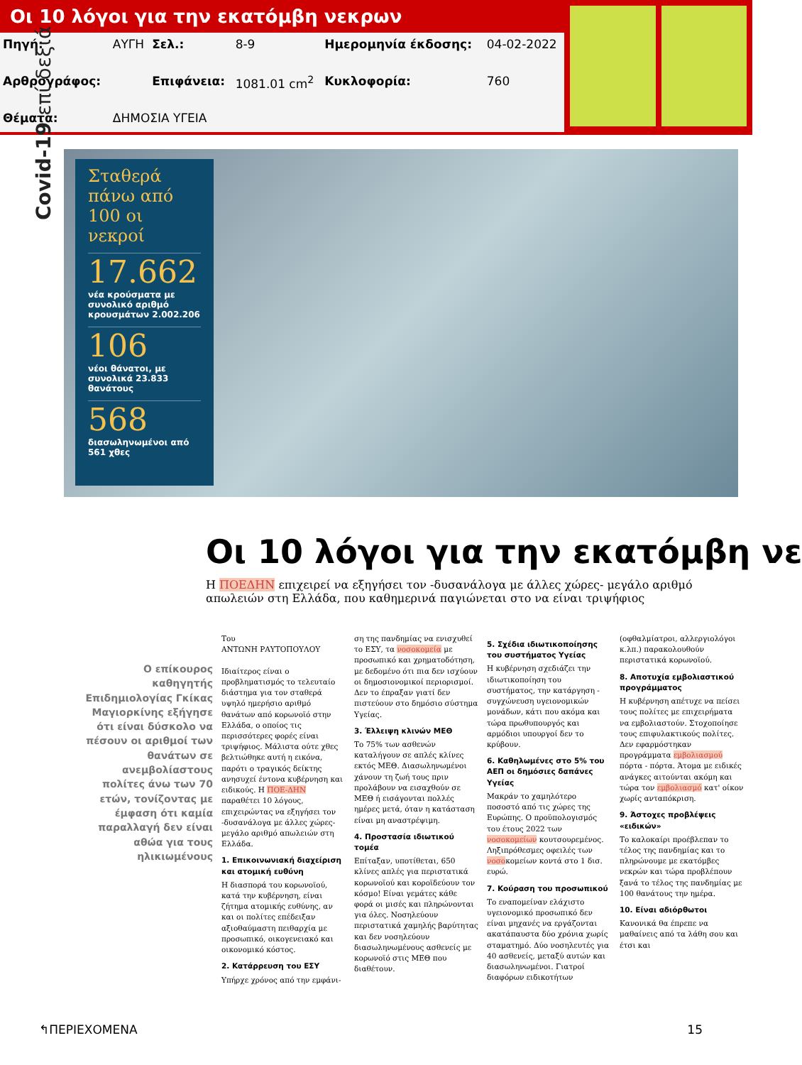Οι 10 λόγοι για την εκατόμβη νεκρων
| Πηγή: | ΑΥΓΗ | Σελ.: | 8-9 | Ημερομηνία έκδοσης: | 04-02-2022 |
| Αρθρογράφος: | | Επιφάνεια: | 1081.01 cm<sup>2</sup> | Κυκλοφορία: | 760 |
| Θέματα: | ΔΗΜΟΣΙΑ ΥΓΕΙΑ | | | | |
Covid-19 επί δεξιά
Σταθερά πάνω από 100 οι νεκροί
17.662
νέα κρούσματα με συνολικό αριθμό κρουσμάτων 2.002.206
106
νέοι θάνατοι, με συνολικά 23.833 θανάτους
568
διασωληνωμένοι από 561 χθες
Οι 10 λόγοι για την εκατόμβη νε
Η ΠΟΕΔΗΝ επιχειρεί να εξηγήσει τον -δυσανάλογα με άλλες χώρες- μεγάλο αριθμό απωλειών στη Ελλάδα, που καθημερινά παγιώνεται στο να είναι τριψήφιος
Ο επίκουρος καθηγητής Επιδημιολογίας Γκίκας Μαγιορκίνης εξήγησε ότι είναι δύσκολο να πέσουν οι αριθμοί των θανάτων σε ανεμβολίαστους πολίτες άνω των 70 ετών, τονίζοντας με έμφαση ότι καμία παραλλαγή δεν είναι αθώα για τους ηλικιωμένους
Του
ΑΝΤΩΝΗ ΡΑΥΤΟΠΟΥΛΟΥ
Ιδιαίτερος είναι ο προβληματισμός το τελευταίο διάστημα για τον σταθερά υψηλό ημερήσιο αριθμό θανάτων από κορωνοϊό στην Ελλάδα, ο οποίος τις περισσότερες φορές είναι τριψήφιος. Μάλιστα ούτε χθες βελτιώθηκε αυτή η εικόνα, παρότι ο τραγικός δείκτης ανησυχεί έντονα κυβέρνηση και ειδικούς. Η ΠΟΕ-ΔΗΝ παραθέτει 10 λόγους, επιχειρώντας να εξηγήσει τον -δυσανάλογα με άλλες χώρες- μεγάλο αριθμό απωλειών στη Ελλάδα.
1. Επικοινωνιακή διαχείριση και ατομική ευθύνη
Η διασπορά του κορωνοϊού, κατά την κυβέρνηση, είναι ζήτημα ατομικής ευθύνης, αν και οι πολίτες επέδειξαν αξιοθαύμαστη πειθαρχία με προσωπικό, οικογενειακό και οικονομικό κόστος.
2. Κατάρρευση του ΕΣΥ
Υπήρχε χρόνος από την εμφάνι-
ση της πανδημίας να ενισχυθεί το ΕΣΥ, τα νοσοκομεία με προσωπικό και χρηματοδότηση, με δεδομένο ότι πια δεν ισχύουν οι δημοσιονομικοί περιορισμοί. Δεν το έπραξαν γιατί δεν πιστεύουν στο δημόσιο σύστημα Υγείας.
3. Έλλειψη κλινών ΜΕΘ
Το 75% των ασθενών καταλήγουν σε απλές κλίνες εκτός ΜΕΘ. Διασωληνωμένοι χάνουν τη ζωή τους πριν προλάβουν να εισαχθούν σε ΜΕΘ ή εισάγονται πολλές ημέρες μετά, όταν η κατάσταση είναι μη αναστρέψιμη.
4. Προστασία ιδιωτικού τομέα
Επίταξαν, υποτίθεται, 650 κλίνες απλές για περιστατικά κορωνοϊού και κοροϊδεύουν τον κόσμο! Είναι γεμάτες κάθε φορά οι μισές και πληρώνονται για όλες. Νοσηλεύουν περιστατικά χαμηλής βαρύτητας και δεν νοσηλεύουν διασωληνωμένους ασθενείς με κορωνοϊό στις ΜΕΘ που διαθέτουν.
5. Σχέδια ιδιωτικοποίησης του συστήματος Υγείας
Η κυβέρνηση σχεδιάζει την ιδιωτικοποίηση του συστήματος, την κατάργηση - συγχώνευση υγειονομικών μονάδων, κάτι που ακόμα και τώρα πρωθυπουργός και αρμόδιοι υπουργοί δεν το κρύβουν.
6. Καθηλωμένες στο 5% του ΑΕΠ οι δημόσιες δαπάνες Υγείας
Μακράν το χαμηλότερο ποσοστό από τις χώρες της Ευρώπης. Ο προϋπολογισμός του έτους 2022 των νοσοκομείων κουτσουρεμένος. Ληξιπρόθεσμες οφειλές των νοσοκομείων κοντά στο 1 δισ. ευρώ.
7. Κούραση του προσωπικού
Το εναπομείναν ελάχιστο υγειονομικό προσωπικό δεν είναι μηχανές να εργάζονται ακατάπαυστα δύο χρόνια χωρίς σταματημό. Δύο νοσηλευτές για 40 ασθενείς, μεταξύ αυτών και διασωληνωμένοι. Γιατροί διαφόρων ειδικοτήτων
(οφθαλμίατροι, αλλεργιολόγοι κ.λπ.) παρακολουθούν περιστατικά κορωνοϊού.
8. Αποτυχία εμβολιαστικού προγράμματος
Η κυβέρνηση απέτυχε να πείσει τους πολίτες με επιχειρήματα να εμβολιαστούν. Στοχοποίησε τους επιφυλακτικούς πολίτες. Δεν εφαρμόστηκαν προγράμματα εμβολιασμού πόρτα - πόρτα. Άτομα με ειδικές ανάγκες αιτούνται ακόμη και τώρα τον εμβολιασμό κατ' οίκον χωρίς ανταπόκριση.
9. Άστοχες προβλέψεις «ειδικών»
Το καλοκαίρι προέβλεπαν το τέλος της πανδημίας και το πληρώνουμε με εκατόμβες νεκρών και τώρα προβλέπουν ξανά το τέλος της πανδημίας με 100 θανάτους την ημέρα.
10. Είναι αδιόρθωτοι
Κανονικά θα έπρεπε να μαθαίνεις από τα λάθη σου και έτσι και
↰ΠΕΡΙΕΧΟΜΕΝΑ 15